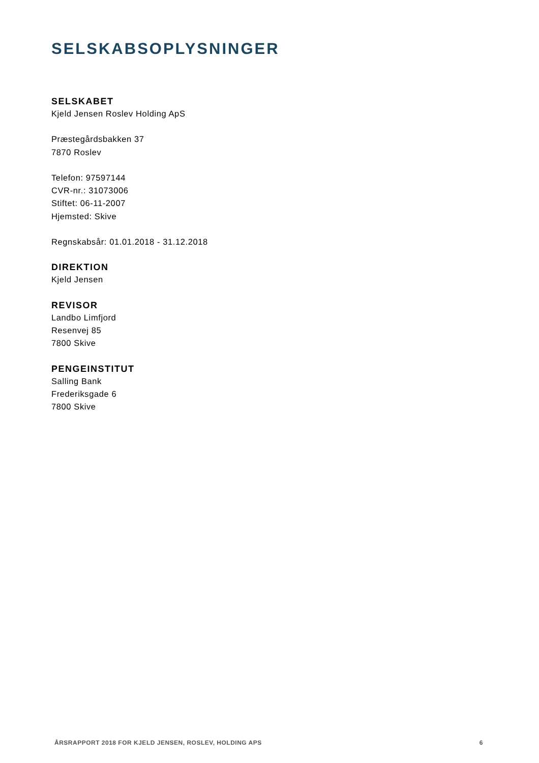SELSKABSOPLYSNINGER
SELSKABET
Kjeld Jensen Roslev Holding ApS
Præstegårdsbakken 37
7870 Roslev
Telefon: 97597144
CVR-nr.: 31073006
Stiftet: 06-11-2007
Hjemsted: Skive
Regnskabsår: 01.01.2018 - 31.12.2018
DIREKTION
Kjeld Jensen
REVISOR
Landbo Limfjord
Resenvej 85
7800 Skive
PENGEINSTITUT
Salling Bank
Frederiksgade 6
7800 Skive
ÅRSRAPPORT 2018 FOR KJELD JENSEN, ROSLEV, HOLDING APS 6